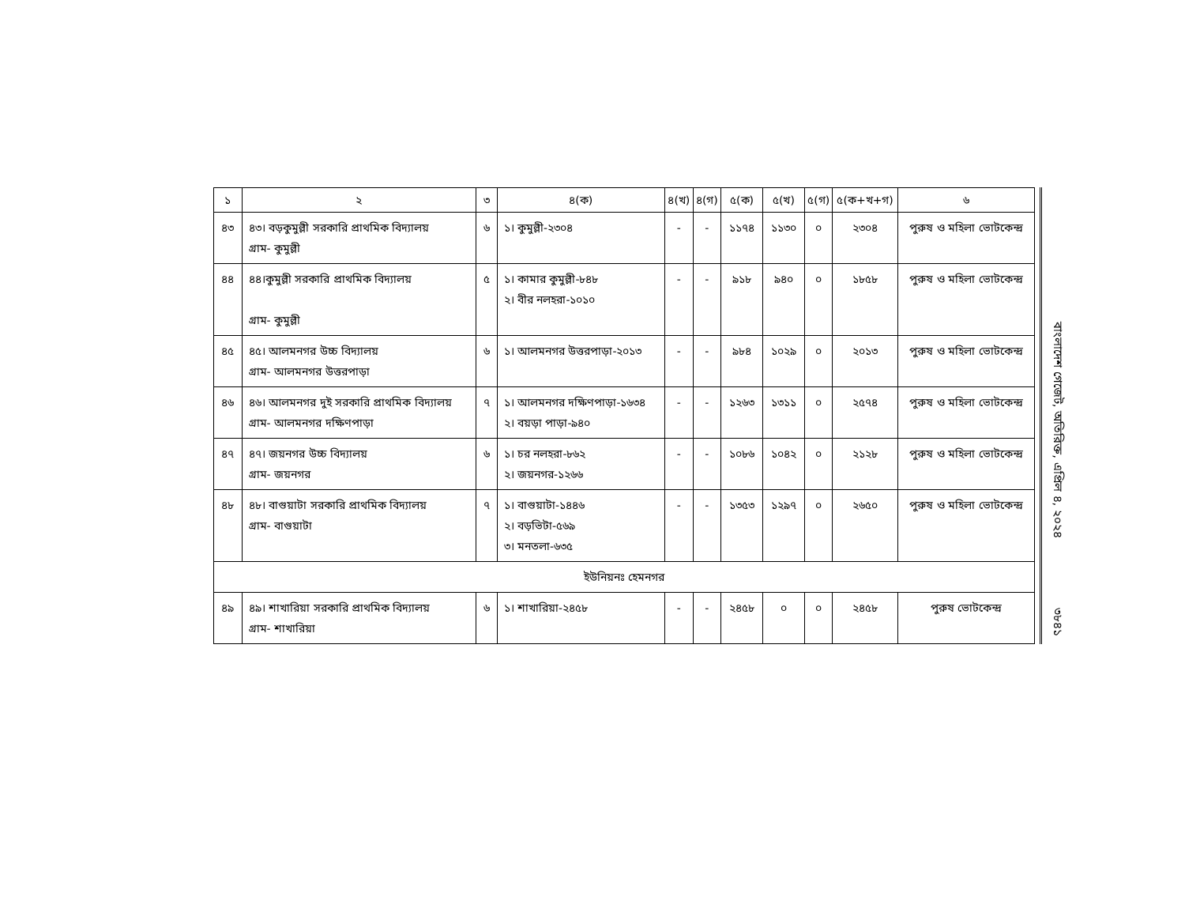| ১ | ২ | ৩ | ৪(ক) | ৪(খ) | ৪(গ) | ৫(ক) | ৫(খ) | ৫(গ) | ৫(ক+খ+গ) | ৬ |
| --- | --- | --- | --- | --- | --- | --- | --- | --- | --- | --- |
| ৪৩ | ৪৩। বড়কুমুল্লী সরকারি প্রাথমিক বিদ্যালয় গ্রাম- কুমুল্লী | ৬ | ১। কুমুল্লী-২৩০৪ | - | - | ১১৭৪ | ১১৩০ | ০ | ২৩০৪ | পুরুষ ও মহিলা ভোটকেন্দ্র |
| ৪৪ | ৪৪।কুমুল্লী সরকারি প্রাথমিক বিদ্যালয় গ্রাম- কুমুল্লী | ৫ | ১। কামার কুমুল্লী-৮৪৮ ২। বীর নলহরা-১০১০ | - | - | ৯১৮ | ৯৪০ | ০ | ১৮৫৮ | পুরুষ ও মহিলা ভোটকেন্দ্র |
| ৪৫ | ৪৫। আলমনগর উচ্চ বিদ্যালয় গ্রাম- আলমনগর উত্তরপাড়া | ৬ | ১। আলমনগর উত্তরপাড়া-২০১৩ | - | - | ৯৮৪ | ১০২৯ | ০ | ২০১৩ | পুরুষ ও মহিলা ভোটকেন্দ্র |
| ৪৬ | ৪৬। আলমনগর দুই সরকারি প্রাথমিক বিদ্যালয় গ্রাম- আলমনগর দক্ষিণপাড়া | ৭ | ১। আলমনগর দক্ষিণপাড়া-১৬৩৪ ২। বয়ড়া পাড়া-৯৪০ | - | - | ১২৬৩ | ১৩১১ | ০ | ২৫৭৪ | পুরুষ ও মহিলা ভোটকেন্দ্র |
| ৪৭ | ৪৭। জয়নগর উচ্চ বিদ্যালয় গ্রাম- জয়নগর | ৬ | ১। চর নলহরা-৮৬২ ২। জয়নগর-১২৬৬ | - | - | ১০৮৬ | ১০৪২ | ০ | ২১২৮ | পুরুষ ও মহিলা ভোটকেন্দ্র |
| ৪৮ | ৪৮। বাগুয়াটা সরকারি প্রাথমিক বিদ্যালয় গ্রাম- বাগুয়াটা | ৭ | ১। বাগুয়াটা-১৪৪৬ ২। বড়ভিটা-৫৬৯ ৩। মনতলা-৬৩৫ | - | - | ১৩৫৩ | ১২৯৭ | ০ | ২৬৫০ | পুরুষ ও মহিলা ভোটকেন্দ্র |
| ইউনিয়নঃ হেমনগর | | | | | | | | | | |
| ৪৯ | ৪৯। শাখারিয়া সরকারি প্রাথমিক বিদ্যালয় গ্রাম- শাখারিয়া | ৬ | ১। শাখারিয়া-২৪৫৮ | - | - | ২৪৫৮ | ০ | ০ | ২৪৫৮ | পুরুষ ভোটকেন্দ্র |
বাংলাদেশ গেজেট, অতিরিক্ত, এপ্রিল ৪, ২০২৪
৩৮৪১